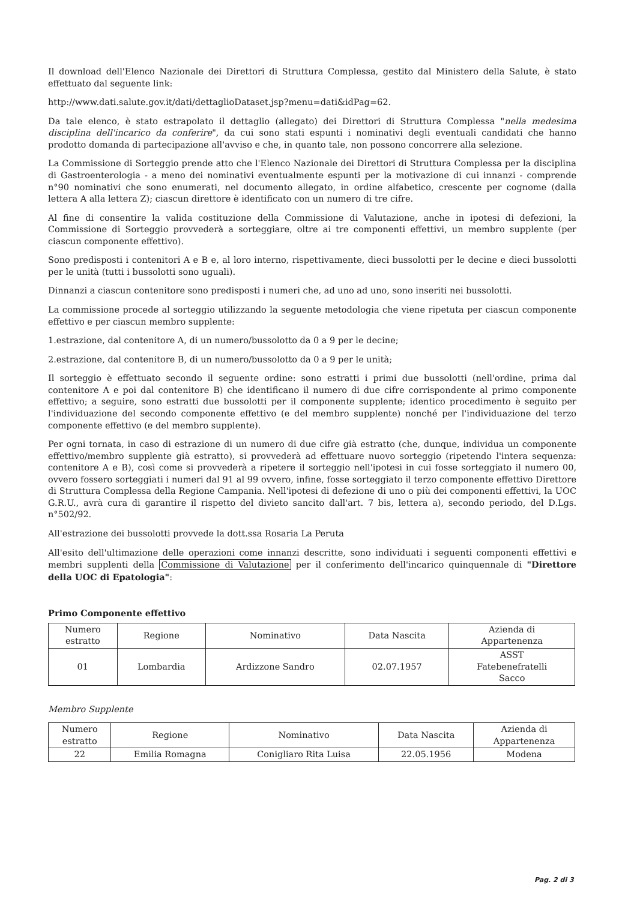Il download dell'Elenco Nazionale dei Direttori di Struttura Complessa, gestito dal Ministero della Salute, è stato effettuato dal seguente link:
http://www.dati.salute.gov.it/dati/dettaglioDataset.jsp?menu=dati&idPag=62.
Da tale elenco, è stato estrapolato il dettaglio (allegato) dei Direttori di Struttura Complessa "nella medesima disciplina dell'incarico da conferire", da cui sono stati espunti i nominativi degli eventuali candidati che hanno prodotto domanda di partecipazione all'avviso e che, in quanto tale, non possono concorrere alla selezione.
La Commissione di Sorteggio prende atto che l'Elenco Nazionale dei Direttori di Struttura Complessa per la disciplina di Gastroenterologia - a meno dei nominativi eventualmente espunti per la motivazione di cui innanzi - comprende n°90 nominativi che sono enumerati, nel documento allegato, in ordine alfabetico, crescente per cognome (dalla lettera A alla lettera Z); ciascun direttore è identificato con un numero di tre cifre.
Al fine di consentire la valida costituzione della Commissione di Valutazione, anche in ipotesi di defezioni, la Commissione di Sorteggio provvederà a sorteggiare, oltre ai tre componenti effettivi, un membro supplente (per ciascun componente effettivo).
Sono predisposti i contenitori A e B e, al loro interno, rispettivamente, dieci bussolotti per le decine e dieci bussolotti per le unità (tutti i bussolotti sono uguali).
Dinnanzi a ciascun contenitore sono predisposti i numeri che, ad uno ad uno, sono inseriti nei bussolotti.
La commissione procede al sorteggio utilizzando la seguente metodologia che viene ripetuta per ciascun componente effettivo e per ciascun membro supplente:
1.estrazione, dal contenitore A, di un numero/bussolotto da 0 a 9 per le decine;
2.estrazione, dal contenitore B, di un numero/bussolotto da 0 a 9 per le unità;
Il sorteggio è effettuato secondo il seguente ordine: sono estratti i primi due bussolotti (nell'ordine, prima dal contenitore A e poi dal contenitore B) che identificano il numero di due cifre corrispondente al primo componente effettivo; a seguire, sono estratti due bussolotti per il componente supplente; identico procedimento è seguito per l'individuazione del secondo componente effettivo (e del membro supplente) nonché per l'individuazione del terzo componente effettivo (e del membro supplente).
Per ogni tornata, in caso di estrazione di un numero di due cifre già estratto (che, dunque, individua un componente effettivo/membro supplente già estratto), si provvederà ad effettuare nuovo sorteggio (ripetendo l'intera sequenza: contenitore A e B), così come si provvederà a ripetere il sorteggio nell'ipotesi in cui fosse sorteggiato il numero 00, ovvero fossero sorteggiati i numeri dal 91 al 99 ovvero, infine, fosse sorteggiato il terzo componente effettivo Direttore di Struttura Complessa della Regione Campania. Nell'ipotesi di defezione di uno o più dei componenti effettivi, la UOC G.R.U., avrà cura di garantire il rispetto del divieto sancito dall'art. 7 bis, lettera a), secondo periodo, del D.Lgs. n°502/92.
All'estrazione dei bussolotti provvede la dott.ssa Rosaria La Peruta
All'esito dell'ultimazione delle operazioni come innanzi descritte, sono individuati i seguenti componenti effettivi e membri supplenti della Commissione di Valutazione per il conferimento dell'incarico quinquennale di "Direttore della UOC di Epatologia":
Primo Componente effettivo
| Numero estratto | Regione | Nominativo | Data Nascita | Azienda di Appartenenza |
| 01 | Lombardia | Ardizzone Sandro | 02.07.1957 | ASST Fatebenefratelli Sacco |
Membro Supplente
| Numero estratto | Regione | Nominativo | Data Nascita | Azienda di Appartenenza |
| 22 | Emilia Romagna | Conigliaro Rita Luisa | 22.05.1956 | Modena |
Pag. 2 di 3